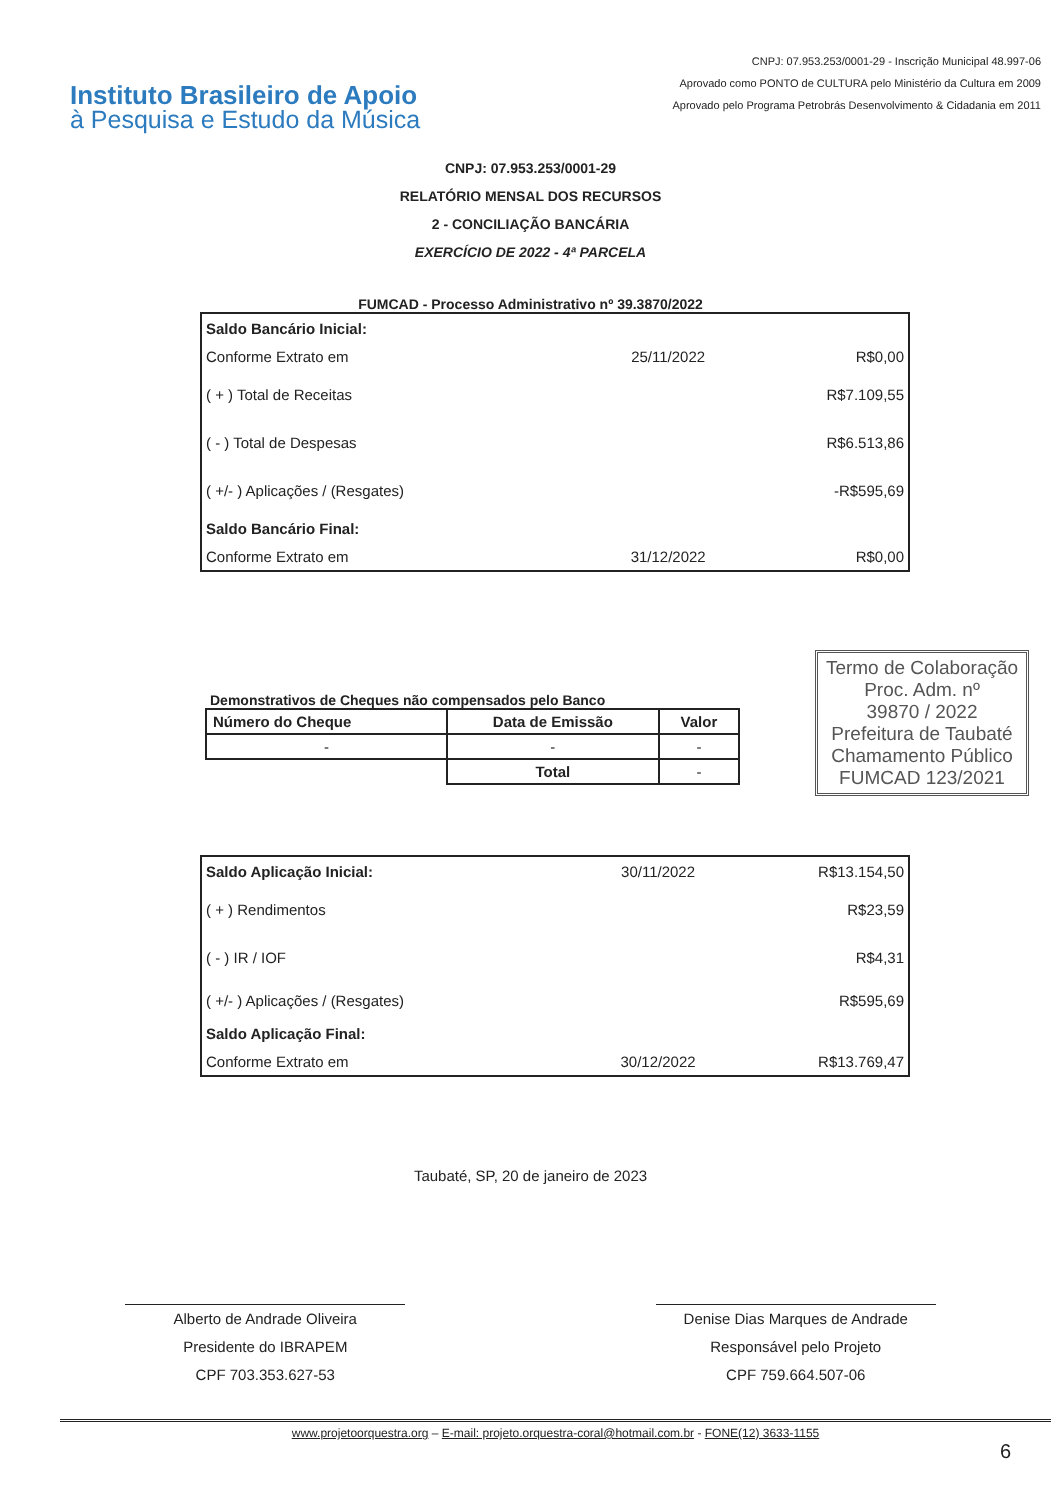Instituto Brasileiro de Apoio
à Pesquisa e Estudo da Música
CNPJ: 07.953.253/0001-29 - Inscrição Municipal 48.997-06
Aprovado como PONTO de CULTURA pelo Ministério da Cultura em 2009
Aprovado pelo Programa Petrobrás Desenvolvimento & Cidadania em 2011
CNPJ: 07.953.253/0001-29
RELATÓRIO MENSAL DOS RECURSOS
2 - CONCILIAÇÃO BANCÁRIA
EXERCÍCIO DE 2022 - 4ª PARCELA
FUMCAD - Processo Administrativo nº 39.3870/2022
| Saldo Bancário Inicial: | | |
| Conforme Extrato em | 25/11/2022 | R$0,00 |
| ( + ) Total de Receitas | | R$7.109,55 |
| ( - ) Total de Despesas | | R$6.513,86 |
| ( +/- ) Aplicações / (Resgates) | | -R$595,69 |
| Saldo Bancário Final: | | |
| Conforme Extrato em | 31/12/2022 | R$0,00 |
Demonstrativos de Cheques não compensados pelo Banco
| Número do Cheque | Data de Emissão | Valor |
| --- | --- | --- |
| - | - | - |
| | Total | - |
Termo de Colaboração
Proc. Adm. nº
39870 / 2022
Prefeitura de Taubaté
Chamamento Público
FUMCAD 123/2021
| Saldo Aplicação Inicial: | 30/11/2022 | R$13.154,50 |
| ( + ) Rendimentos | | R$23,59 |
| ( - ) IR / IOF | | R$4,31 |
| ( +/- ) Aplicações / (Resgates) | | R$595,69 |
| Saldo Aplicação Final: | | |
| Conforme Extrato em | 30/12/2022 | R$13.769,47 |
Taubaté, SP, 20 de janeiro de 2023
Alberto de Andrade Oliveira
Presidente do IBRAPEM
CPF 703.353.627-53
Denise Dias Marques de Andrade
Responsável pelo Projeto
CPF 759.664.507-06
www.projetoorquestra.org – E-mail: projeto.orquestra-coral@hotmail.com.br - FONE(12) 3633-1155
6